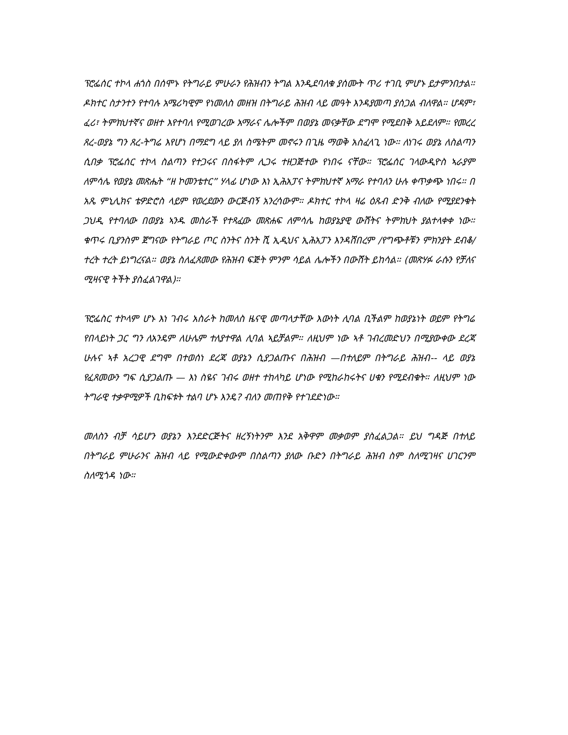ፕሮፌሰር ተኮላ ሐጎስ በሰሞኑ የትግራይ ምሁራን የሕዝብን ትግል እንዲደባለቁ ያሰሙት ጥሪ ተገቢ ምሆኑ ይታምንበታል። ዶክተር ስታንተን የተባሉ አሜሪካዊም የነመለስ መዘዝ በትግራይ ሕዝብ ላይ መዓት እንዳያመጣ ያሰጋል ብለዋል። ሆዳም፣ ፈሪ፣ ትምክህተኛና ወዘተ እየተባለ የሚወገረው አማራና ሌሎችም በወያኔ መናቃቸው ደግሞ የሚደበቅ አይደለም። የመረረ ጸረ-ወያኔ ግን ጸረ-ትግሬ እየሆነ በማደግ ላይ ያለ ስሜትም መኖሩን በጊዜ ማወቅ አስፈላጊ ነው። ለነገሩ ወያኔ ለስልጣን ሲበቃ ፕሮፌሰር ተኮላ ስልጣን የተጋሩና በስፋትም ሊጋሩ ተዘጋጅተው የነበሩ ናቸው። ፕሮፌሰር ገላውዲዮስ ኣራያም ለምሳሌ የወያኔ መጽሔት “ዘ ኮመንቴተር” ሃላፊ ሆነው እነ ኢሕአፓና ትምክህተኛ አማራ የተባለን ሁሉ ቀጥቃጭ ነበሩ። በ አጼ ምኒሊክና ቴዎድሮስ ላይም የወረደውን ውርጅብኝ አንረሳውም። ዶክተር ተኮላ ዛሬ ዕጹብ ድንቅ ብለው የሚያደንቁት ጋህዲ የተባለው በወያኔ ኣንዱ መስራች የተጻፈው መጽሐፍ ለምሳሌ ከወያኔያዊ ውሸትና ትምክህት ያልተላቀቀ ነው። ቁጥሩ ቢያንስም ጀግናው የትግራይ ጦር ስንትና ስንት ሺ ኢዲህና ኢሕአፓን እንዳሸበረም /የግጭቶቹን ምክንያት ደብቆ/ ተረት ተረት ይነግረናል። ወያኔ ስለፈጸመው የሕዝብ ፍጅት ምንም ሳይል ሌሎችን በውሸት ይከሳል። (መጽሃፉ ራሱን የቻለና ሚዛናዊ ትችት ያስፈልገዋል)።
ፕሮፌስር ተኮላም ሆኑ እነ ገብሩ አስራት ከመለስ ዜናዊ መጣላታቸው እውነት ሊባል ቢችልም ከወያኔነት ወይም የትግሬ የበላይነት ጋር ግን ለአንዴም ለሁሌም ተለያተዋል ሊባል ኣይቻልም። ለዚህም ነው ኣቶ ገብረመድህን በሚያውቀው ደረጃ ሁሉና ኣቶ አረጋዊ ደግሞ በተወሰነ ደረጃ ወያኔን ሲያጋልጡና በሕዝብ —በተለይም በትግራይ ሕዝብ-- ላይ ወያኔ የፈጸመውን ግፍ ሲያጋልጡ — እነ ስዬና ገብሩ ወዘተ ተከላካይ ሆነው የሚከራከሩትና ሀቁን የሚደብቁት። ለዚህም ነው ትግራዊ ተቃዋሚዎች ቢከፍቱት ተልባ ሆኑ እንዴ? ብለን መጠየቅ የተገደድነው።
መለስን ብቻ ሳይሆን ወያኔን እንደድርጅትና ዘረኝነትንም እንደ አቅዋም መቃወም ያስፈልጋል። ይህ ግዳጅ በተለይ በትግራይ ምሁራንና ሕዝብ ላይ የሚውድቀውም በስልጣን ያለው ቡድን በትግራይ ሕዝብ ስም ስለሚገዛና ሀገርንም ስለሚጎዳ ነው።